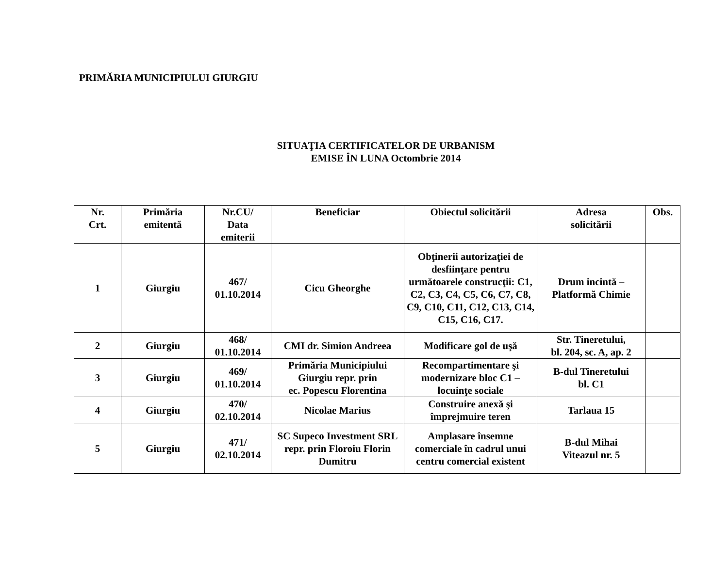PRIMĂRIA MUNICIPIULUI GIURGIU
SITUAŢIA CERTIFICATELOR DE URBANISM
EMISE ÎN LUNA Octombrie 2014
| Nr. Crt. | Primăria emitentă | Nr.CU/ Data emiterii | Beneficiar | Obiectul solicitării | Adresa solicitării | Obs. |
| --- | --- | --- | --- | --- | --- | --- |
| 1 | Giurgiu | 467/ 01.10.2014 | Cicu Gheorghe | Obţinerii autorizaţiei de desfiinţare pentru următoarele construcţii: C1, C2, C3, C4, C5, C6, C7, C8, C9, C10, C11, C12, C13, C14, C15, C16, C17. | Drum incintă – Platformă Chimie | |
| 2 | Giurgiu | 468/ 01.10.2014 | CMI dr. Simion Andreea | Modificare gol de uşă | Str. Tineretului, bl. 204, sc. A, ap. 2 | |
| 3 | Giurgiu | 469/ 01.10.2014 | Primăria Municipiului Giurgiu repr. prin ec. Popescu Florentina | Recompartimentare şi modernizare bloc C1 – locuinţe sociale | B-dul Tineretului bl. C1 | |
| 4 | Giurgiu | 470/ 02.10.2014 | Nicolae Marius | Construire anexă şi împrejmuire teren | Tarlaua 15 | |
| 5 | Giurgiu | 471/ 02.10.2014 | SC Supeco Investment SRL repr. prin Floroiu Florin Dumitru | Amplasare însemne comerciale în cadrul unui centru comercial existent | B-dul Mihai Viteazul nr. 5 | |